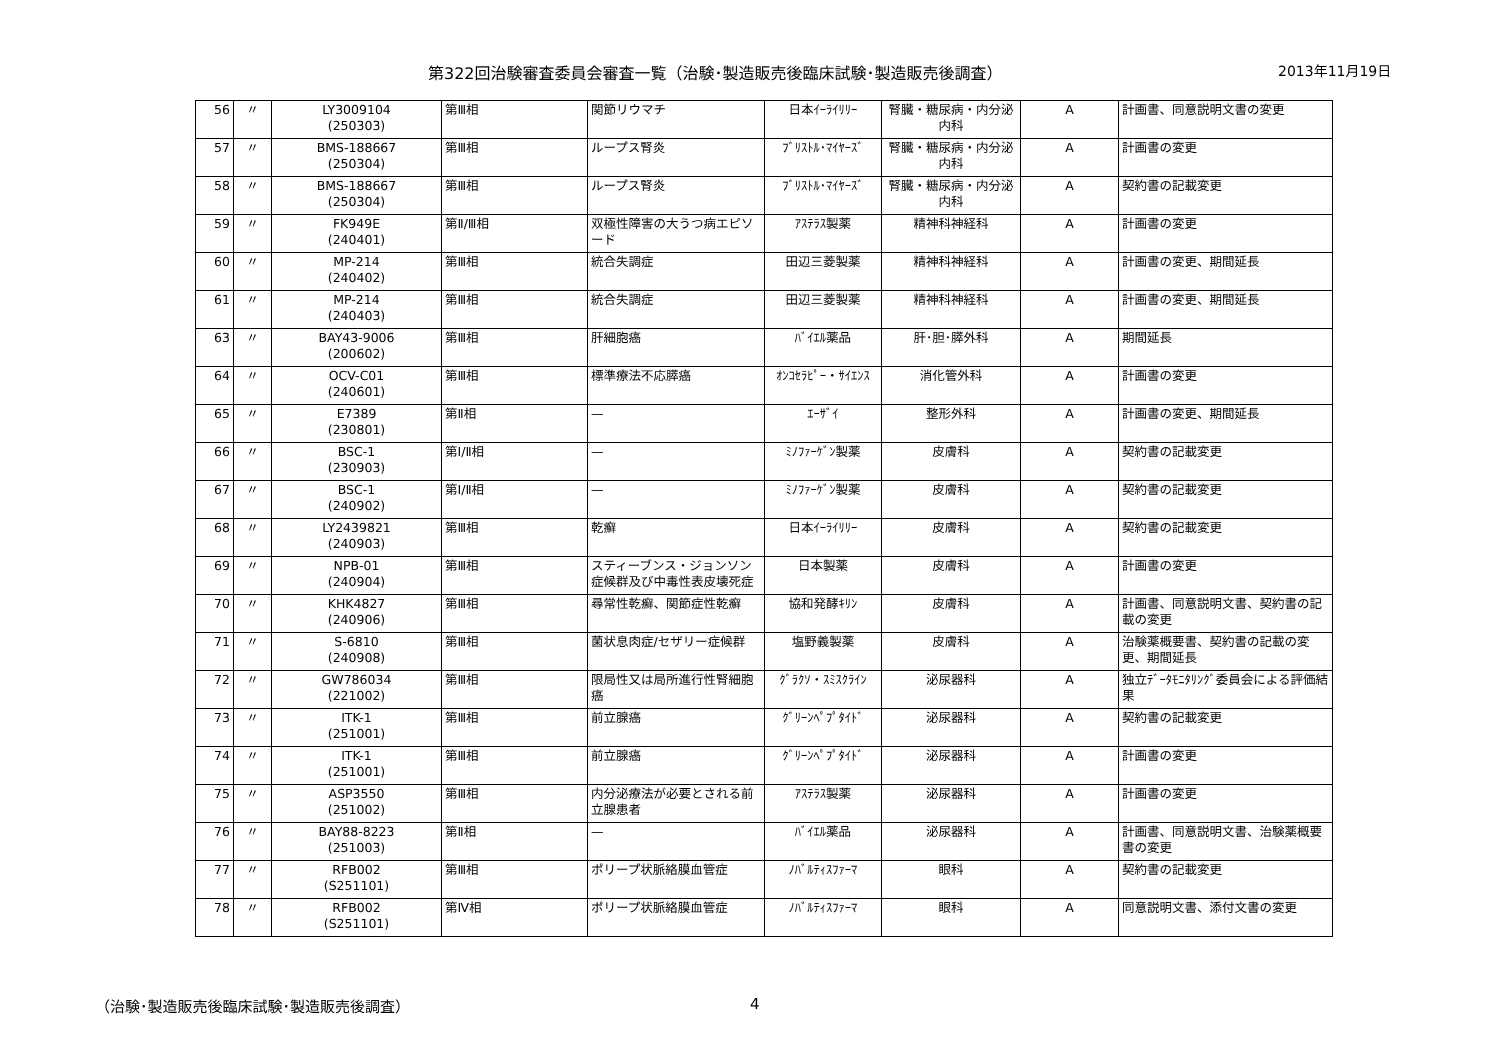第322回治験審査委員会審査一覧（治験･製造販売後臨床試験･製造販売後調査） 2013年11月19日
| 56 | 〃 | LY3009104 (250303) | 第Ⅲ相 | 関節リウマチ | 日本ｲｰﾗｲﾘﾘｰ | 腎臓・糖尿病・内分泌内科 | A | 計画書、同意説明文書の変更 |
| 57 | 〃 | BMS-188667 (250304) | 第Ⅲ相 | ループス腎炎 | ﾌﾞﾘｽﾄﾙ･ﾏｲﾔｰｽﾞ | 腎臓・糖尿病・内分泌内科 | A | 計画書の変更 |
| 58 | 〃 | BMS-188667 (250304) | 第Ⅲ相 | ループス腎炎 | ﾌﾞﾘｽﾄﾙ･ﾏｲﾔｰｽﾞ | 腎臓・糖尿病・内分泌内科 | A | 契約書の記載変更 |
| 59 | 〃 | FK949E (240401) | 第Ⅱ/Ⅲ相 | 双極性障害の大うつ病エピソード | ｱｽﾃﾗｽ製薬 | 精神科神経科 | A | 計画書の変更 |
| 60 | 〃 | MP-214 (240402) | 第Ⅲ相 | 統合失調症 | 田辺三菱製薬 | 精神科神経科 | A | 計画書の変更、期間延長 |
| 61 | 〃 | MP-214 (240403) | 第Ⅲ相 | 統合失調症 | 田辺三菱製薬 | 精神科神経科 | A | 計画書の変更、期間延長 |
| 63 | 〃 | BAY43-9006 (200602) | 第Ⅲ相 | 肝細胞癌 | ﾊﾞｲｴﾙ薬品 | 肝･胆･膵外科 | A | 期間延長 |
| 64 | 〃 | OCV-C01 (240601) | 第Ⅲ相 | 標準療法不応膵癌 | ｵﾝｺｾﾗﾋﾟｰ・ｻｲｴﾝｽ | 消化管外科 | A | 計画書の変更 |
| 65 | 〃 | E7389 (230801) | 第Ⅱ相 | — | ｴｰｻﾞｲ | 整形外科 | A | 計画書の変更、期間延長 |
| 66 | 〃 | BSC-1 (230903) | 第Ⅰ/Ⅱ相 | — | ﾐﾉﾌｧｰｹﾞﾝ製薬 | 皮膚科 | A | 契約書の記載変更 |
| 67 | 〃 | BSC-1 (240902) | 第Ⅰ/Ⅱ相 | — | ﾐﾉﾌｧｰｹﾞﾝ製薬 | 皮膚科 | A | 契約書の記載変更 |
| 68 | 〃 | LY2439821 (240903) | 第Ⅲ相 | 乾癬 | 日本ｲｰﾗｲﾘﾘｰ | 皮膚科 | A | 契約書の記載変更 |
| 69 | 〃 | NPB-01 (240904) | 第Ⅲ相 | スティーブンス・ジョンソン症候群及び中毒性表皮壊死症 | 日本製薬 | 皮膚科 | A | 計画書の変更 |
| 70 | 〃 | KHK4827 (240906) | 第Ⅲ相 | 尋常性乾癬、関節症性乾癬 | 協和発酵ｷﾘﾝ | 皮膚科 | A | 計画書、同意説明文書、契約書の記載の変更 |
| 71 | 〃 | S-6810 (240908) | 第Ⅲ相 | 菌状息肉症/セザリー症候群 | 塩野義製薬 | 皮膚科 | A | 治験薬概要書、契約書の記載の変更、期間延長 |
| 72 | 〃 | GW786034 (221002) | 第Ⅲ相 | 限局性又は局所進行性腎細胞癌 | ｸﾞﾗｸｿ・ｽﾐｽｸﾗｲﾝ | 泌尿器科 | A | 独立ﾃﾞｰﾀﾓﾆﾀﾘﾝｸﾞ委員会による評価結果 |
| 73 | 〃 | ITK-1 (251001) | 第Ⅲ相 | 前立腺癌 | ｸﾞﾘｰﾝﾍﾟﾌﾟﾀｲﾄﾞ | 泌尿器科 | A | 契約書の記載変更 |
| 74 | 〃 | ITK-1 (251001) | 第Ⅲ相 | 前立腺癌 | ｸﾞﾘｰﾝﾍﾟﾌﾟﾀｲﾄﾞ | 泌尿器科 | A | 計画書の変更 |
| 75 | 〃 | ASP3550 (251002) | 第Ⅲ相 | 内分泌療法が必要とされる前立腺患者 | ｱｽﾃﾗｽ製薬 | 泌尿器科 | A | 計画書の変更 |
| 76 | 〃 | BAY88-8223 (251003) | 第Ⅱ相 | — | ﾊﾞｲｴﾙ薬品 | 泌尿器科 | A | 計画書、同意説明文書、治験薬概要書の変更 |
| 77 | 〃 | RFB002 (S251101) | 第Ⅲ相 | ポリープ状脈絡膜血管症 | ﾉﾊﾞﾙﾃｨｽﾌｧｰﾏ | 眼科 | A | 契約書の記載変更 |
| 78 | 〃 | RFB002 (S251101) | 第Ⅳ相 | ポリープ状脈絡膜血管症 | ﾉﾊﾞﾙﾃｨｽﾌｧｰﾏ | 眼科 | A | 同意説明文書、添付文書の変更 |
（治験･製造販売後臨床試験･製造販売後調査） 4